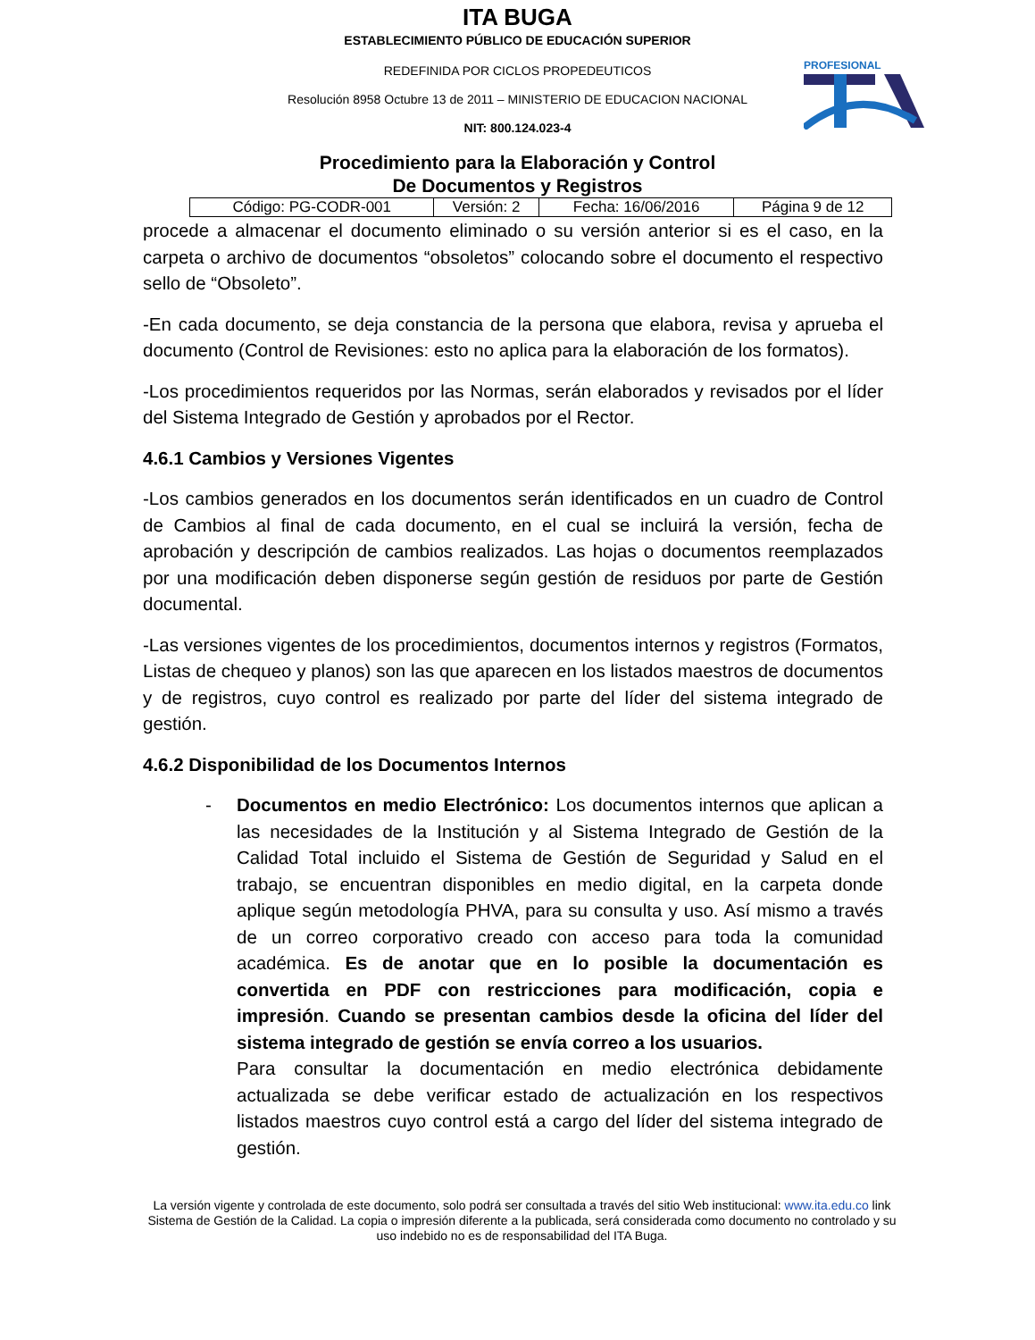ITA BUGA
ESTABLECIMIENTO PÚBLICO DE EDUCACIÓN SUPERIOR
REDEFINIDA POR CICLOS PROPEDEUTICOS
Resolución 8958 Octubre 13 de 2011 – MINISTERIO DE EDUCACION NACIONAL
NIT: 800.124.023-4
PROFESIONAL
Procedimiento para la Elaboración y Control
De Documentos y Registros
| Código: PG-CODR-001 | Versión: 2 | Fecha: 16/06/2016 | Página 9 de 12 |
procede a almacenar el documento eliminado o su versión anterior si es el caso, en la carpeta o archivo de documentos “obsoletos” colocando sobre el documento el respectivo sello de “Obsoleto”.
-En cada documento, se deja constancia de la persona que elabora, revisa y aprueba el documento (Control de Revisiones: esto no aplica para la elaboración de los formatos).
-Los procedimientos requeridos por las Normas, serán elaborados y revisados por el líder del Sistema Integrado de Gestión y aprobados por el Rector.
4.6.1 Cambios y Versiones Vigentes
-Los cambios generados en los documentos serán identificados en un cuadro de Control de Cambios al final de cada documento, en el cual se incluirá la versión, fecha de aprobación y descripción de cambios realizados. Las hojas o documentos reemplazados por una modificación deben disponerse según gestión de residuos por parte de Gestión documental.
-Las versiones vigentes de los procedimientos, documentos internos y registros (Formatos, Listas de chequeo y planos) son las que aparecen en los listados maestros de documentos y de registros, cuyo control es realizado por parte del líder del sistema integrado de gestión.
4.6.2 Disponibilidad de los Documentos Internos
- Documentos en medio Electrónico: Los documentos internos que aplican a las necesidades de la Institución y al Sistema Integrado de Gestión de la Calidad Total incluido el Sistema de Gestión de Seguridad y Salud en el trabajo, se encuentran disponibles en medio digital, en la carpeta donde aplique según metodología PHVA, para su consulta y uso. Así mismo a través de un correo corporativo creado con acceso para toda la comunidad académica. Es de anotar que en lo posible la documentación es convertida en PDF con restricciones para modificación, copia e impresión. Cuando se presentan cambios desde la oficina del líder del sistema integrado de gestión se envía correo a los usuarios.
Para consultar la documentación en medio electrónica debidamente actualizada se debe verificar estado de actualización en los respectivos listados maestros cuyo control está a cargo del líder del sistema integrado de gestión.
La versión vigente y controlada de este documento, solo podrá ser consultada a través del sitio Web institucional: www.ita.edu.co link Sistema de Gestión de la Calidad. La copia o impresión diferente a la publicada, será considerada como documento no controlado y su uso indebido no es de responsabilidad del ITA Buga.